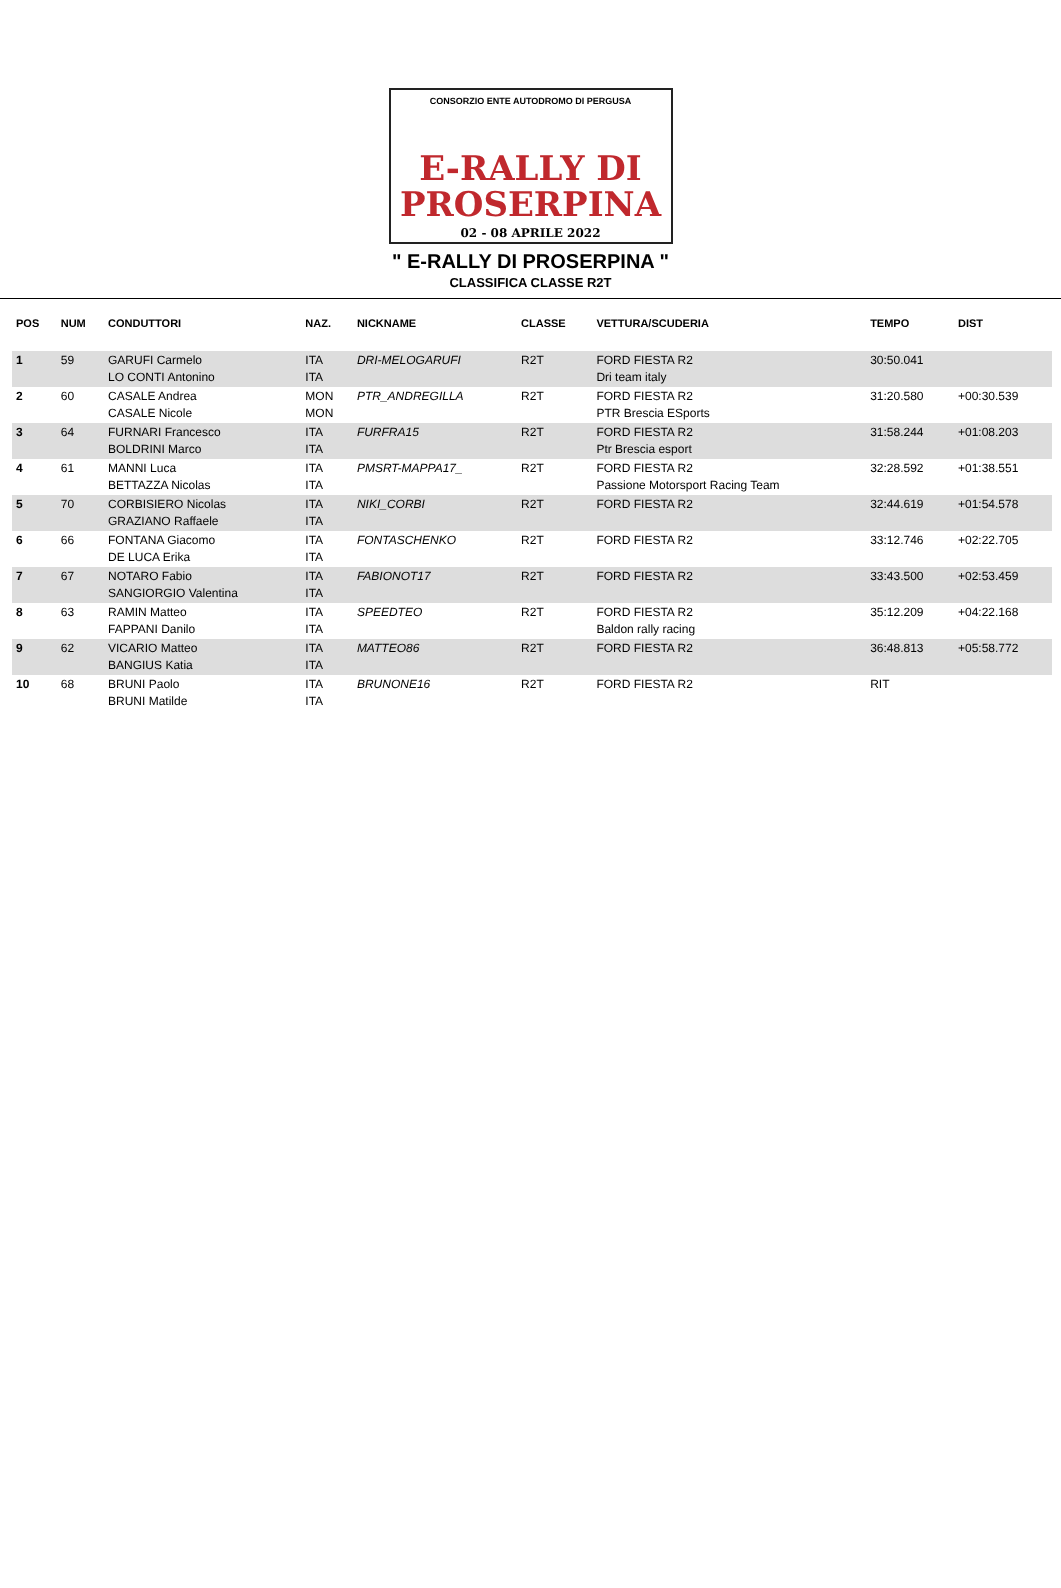CONSORZIO ENTE AUTODROMO DI PERGUSA
E-RALLY DI
PROSERPINA
02 - 08 APRILE 2022
" E-RALLY DI PROSERPINA "
CLASSIFICA CLASSE R2T
| POS | NUM | CONDUTTORI | NAZ. | NICKNAME | CLASSE | VETTURA/SCUDERIA | TEMPO | DIST |
| --- | --- | --- | --- | --- | --- | --- | --- | --- |
| 1 | 59 | GARUFI Carmelo LO CONTI Antonino | ITA ITA | DRI-MELOGARUFI | R2T | FORD FIESTA R2 Dri team italy | 30:50.041 | |
| 2 | 60 | CASALE Andrea CASALE Nicole | MON MON | PTR_ANDREGILLA | R2T | FORD FIESTA R2 PTR Brescia ESports | 31:20.580 | +00:30.539 |
| 3 | 64 | FURNARI Francesco BOLDRINI Marco | ITA ITA | FURFRA15 | R2T | FORD FIESTA R2 Ptr Brescia esport | 31:58.244 | +01:08.203 |
| 4 | 61 | MANNI Luca BETTAZZA Nicolas | ITA ITA | PMSRT-MAPPA17_ | R2T | FORD FIESTA R2 Passione Motorsport Racing Team | 32:28.592 | +01:38.551 |
| 5 | 70 | CORBISIERO Nicolas GRAZIANO Raffaele | ITA ITA | NIKI_CORBI | R2T | FORD FIESTA R2 | 32:44.619 | +01:54.578 |
| 6 | 66 | FONTANA Giacomo DE LUCA Erika | ITA ITA | FONTASCHENKO | R2T | FORD FIESTA R2 | 33:12.746 | +02:22.705 |
| 7 | 67 | NOTARO Fabio SANGIORGIO Valentina | ITA ITA | FABIONOT17 | R2T | FORD FIESTA R2 | 33:43.500 | +02:53.459 |
| 8 | 63 | RAMIN Matteo FAPPANI Danilo | ITA ITA | SPEEDTEO | R2T | FORD FIESTA R2 Baldon rally racing | 35:12.209 | +04:22.168 |
| 9 | 62 | VICARIO Matteo BANGIUS Katia | ITA ITA | MATTEO86 | R2T | FORD FIESTA R2 | 36:48.813 | +05:58.772 |
| 10 | 68 | BRUNI Paolo BRUNI Matilde | ITA ITA | BRUNONE16 | R2T | FORD FIESTA R2 | RIT | |